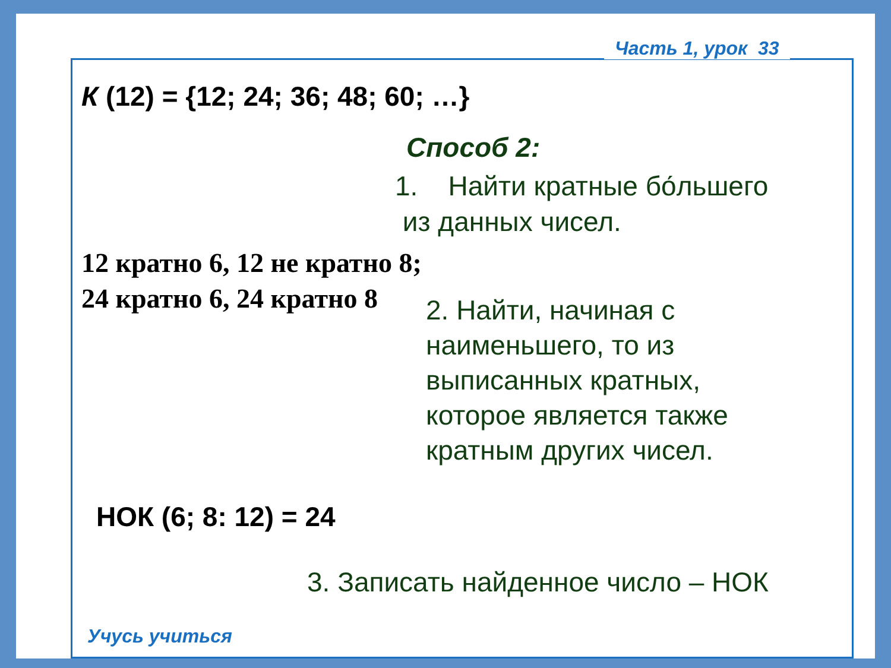Часть 1, урок 33
К (12) = {12; 24; 36; 48; 60; …}
Способ 2:
1. Найти кратные бо́льшего
из данных чисел.
12 кратно 6, 12 не кратно 8;
24 кратно 6, 24 кратно 8
2. Найти, начиная с
наименьшего, то из
выписанных кратных,
которое является также
кратным других чисел.
НОК (6; 8: 12) = 24
3. Записать найденное число – НОК
Учусь учиться